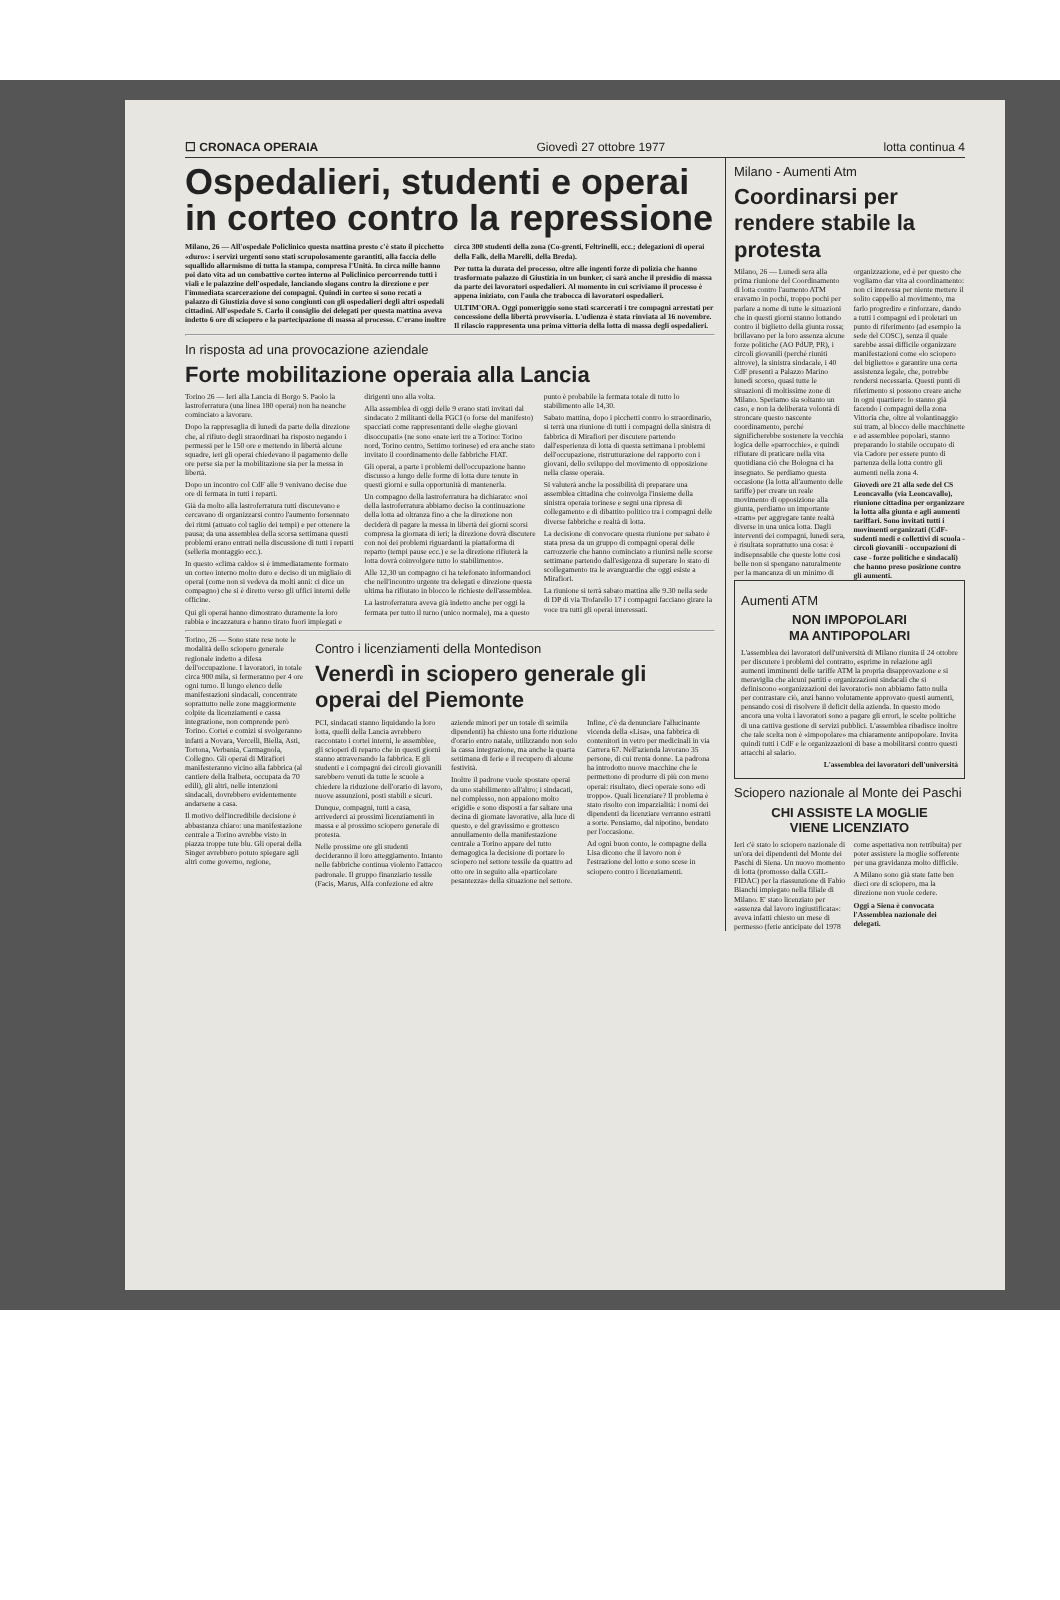☐ CRONACA OPERAIA Giovedì 27 ottobre 1977 lotta continua 4
Ospedalieri, studenti e operai in corteo contro la repressione
Milano, 26 — All'ospedale Policlinico questa mattina presto c'è stato il picchetto «duro»: i servizi urgenti sono stati scrupolosamente garantiti, alla faccia dello squallido allarmismo di tutta la stampa, compresa l'Unità. In circa mille hanno poi dato vita ad un combattivo corteo interno al Policlinico percorrendo tutti i viali e le palazzine dell'ospedale, lanciando slogans contro la direzione e per l'immediata scarcerazione dei compagni. Quindi in corteo si sono recati a palazzo di Giustizia dove si sono congiunti con gli ospedalieri degli altri ospedali cittadini. All'ospedale S. Carlo il consiglio dei delegati per questa mattina aveva indetto 6 ore di sciopero e la partecipazione di massa al processo. C'erano inoltre circa 300 studenti della zona (Co-grenti, Feltrinelli, ecc.; delegazioni di operai della Falk, della Marelli, della Breda).
Per tutta la durata del processo, oltre alle ingenti forze di polizia che hanno trasformato palazzo di Giustizia in un bunker, ci sarà anche il presidio di massa da parte dei lavoratori ospedalieri. Al momento in cui scriviamo il processo è appena iniziato, con l'aula che trabocca di lavoratori ospedalieri.
ULTIM'ORA. Oggi pomeriggio sono stati scarcerati i tre compagni arrestati per concessione della libertà provvisoria. L'udienza è stata rinviata al 16 novembre. Il rilascio rappresenta una prima vittoria della lotta di massa degli ospedalieri.
In risposta ad una provocazione aziendale
Forte mobilitazione operaia alla Lancia
Torino 26 — Ieri alla Lancia di Borgo S. Paolo la lastroferratura (una linea 180 operai) non ha neanche cominciato a lavorare.
Dopo la rappresaglia di lunedì da parte della direzione che, al rifiuto degli straordinari ha risposto negando i permessi per le 150 ore e mettendo in libertà alcune squadre, ieri gli operai chiedevano il pagamento delle ore perse sia per la mobilitazione sia per la messa in libertà.
Dopo un incontro col CdF alle 9 venivano decise due ore di fermata in tutti i reparti.
Già da molto alla lastroferratura tutti discutevano e cercavano di organizzarsi contro l'aumento forsennato dei ritmi (attuato col taglio dei tempi) e per ottenere la pausa; da una assemblea della scorsa settimana questi problemi erano entrati nella discussione di tutti i reparti (selleria montaggio ecc.).
In questo «clima caldo» si è immediatamente formato un corteo interno molto duro e deciso di un migliaio di operai (come non si vedeva da molti anni: ci dice un compagno) che si è diretto verso gli uffici interni delle officine.
Qui gli operai hanno dimostrato duramente la loro rabbia e incazzatura e hanno tirato fuori impiegati e dirigenti uno alla volta.
Alla assemblea di oggi delle 9 erano stati invitati dal sindacato 2 militanti della FGCI (o forse del manifesto) spacciati come rappresentanti delle «leghe giovani disoccupati» (ne sono «nate ieri tre a Torino: Torino nord, Torino centro, Settimo torinese) ed era anche stato invitato il coordinamento delle fabbriche FIAT.
Gli operai, a parte i problemi dell'occupazione hanno discusso a lungo delle forme di lotta dure tenute in questi giorni e sulla opportunità di mantenerla.
Un compagno della lastroferratura ha dichiarato: «noi della lastroferratura abbiamo deciso la continuazione della lotta ad oltranza fino a che la direzione non deciderà di pagare la messa in libertà dei giorni scorsi compresa la giornata di ieri; la direzione dovrà discutere con noi dei problemi riguardanti la piattaforma di reparto (tempi pause ecc.) e se la direzione rifiuterà la lotta dovrà coinvolgere tutto lo stabilimento».
Alle 12,30 un compagno ci ha telefonato informandoci che nell'incontro urgente tra delegati e direzione questa ultima ha rifiutato in blocco le richieste dell'assemblea.
La lastroferratura aveva già indetto anche per oggi la fermata per tutto il turno (unico normale), ma a questo punto è probabile la fermata totale di tutto lo stabilimento alle 14,30.
Sabato mattina, dopo i picchetti contro lo straordinario, si terrà una riunione di tutti i compagni della sinistra di fabbrica di Mirafiori per discutere partendo dall'esperienza di lotta di questa settimana i problemi dell'occupazione, ristrutturazione del rapporto con i giovani, dello sviluppo del movimento di opposizione nella classe operaia.
Si valuterà anche la possibilità di preparare una assemblea cittadina che coinvolga l'insieme della sinistra operaia torinese e segni una ripresa di collegamento e di dibattito politico tra i compagni delle diverse fabbriche e realtà di lotta.
La decisione di convocare questa riunione per sabato è stata presa da un gruppo di compagni operai delle carrozzerie che hanno cominciato a riunirsi nelle scorse settimane partendo dall'esigenza di superare lo stato di scollegamento tra le avanguardie che oggi esiste a Mirafiori.
La riunione si terrà sabato mattina alle 9.30 nella sede di DP di via Trofarello 17 i compagni facciano girare la voce tra tutti gli operai interessati.
Torino, 26 — Sono state rese note le modalità dello sciopero generale regionale indetto a difesa dell'occupazione. I lavoratori, in totale circa 900 mila, si fermeranno per 4 ore ogni turno. Il lungo elenco delle manifestazioni sindacali, concentrate soprattutto nelle zone maggiormente colpite da licenziamenti e cassa integrazione, non comprende però Torino. Cortei e comizi si svolgeranno infatti a Novara, Vercelli, Biella, Asti, Tortona, Verbania, Carmagnola, Collegno. Gli operai di Mirafiori manifesteranno vicino alla fabbrica (al cantiere della Italbeta, occupata da 70 edili), gli altri, nelle intenzioni sindacali, dovrebbero evidentemente andarsene a casa.
Il motivo dell'incredibile decisione è abbastanza chiaro: una manifestazione centrale a Torino avrebbe visto in piazza troppe tute blu. Gli operai della Singer avrebbero potuto spiegare agli altri come governo, regione,
Contro i licenziamenti della Montedison
Venerdì in sciopero generale gli operai del Piemonte
PCI, sindacati stanno liquidando la loro lotta, quelli della Lancia avrebbero raccontato i cortei interni, le assemblee, gli scioperi di reparto che in questi giorni stanno attraversando la fabbrica. E gli studenti e i compagni dei circoli giovanili sarebbero venuti da tutte le scuole a chiedere la riduzione dell'orario di lavoro, nuove assunzioni, posti stabili e sicuri.
Dunque, compagni, tutti a casa, arrivederci ai prossimi licenziamenti in massa e al prossimo sciopero generale di protesta.
Nelle prossime ore gli studenti decideranno il loro atteggiamento. Intanto nelle fabbriche continua violento l'attacco padronale. Il gruppo finanziario tessile (Facis, Marus, Alfa confezione ed altre aziende minori per un totale di seimila dipendenti) ha chiesto una forte riduzione d'orario entro natale, utilizzando non solo la cassa integrazione, ma anche la quarta settimana di ferie e il recupero di alcune festività.
Inoltre il padrone vuole spostare operai da uno stabilimento all'altro; i sindacati, nel complesso, non appaiono molto «rigidi» e sono disposti a far saltare una decina di giornate lavorative, alla luce di questo, e del gravissimo e grottesco annullamento della manifestazione centrale a Torino appare del tutto demagogica la decisione di portare lo sciopero nel settore tessile da quattro ad otto ore in seguito alla «particolare pesantezza» della situazione nel settore.
Infine, c'è da denunciare l'allucinante vicenda della «Lisa», una fabbrica di contenitori in vetro per medicinali in via Carrera 67. Nell'azienda lavorano 35 persone, di cui trenta donne. La padrona ha introdotto nuove macchine che le permettono di produrre di più con meno operai: risultato, dieci operaie sono «di troppo». Quali licenziare? Il problema è stato risolto con imparzialità: i nomi dei dipendenti da licenziare verranno estratti a sorte. Pensiamo, dal nipotino, bendato per l'occasione.
Ad ogni buon conto, le compagne della Lisa dicono che il lavoro non è l'estrazione del lotto e sono scese in sciopero contro i licenziamenti.
Milano - Aumenti Atm
Coordinarsi per rendere stabile la protesta
Milano, 26 — Lunedì sera alla prima riunione del Coordinamento di lotta contro l'aumento ATM eravamo in pochi, troppo pochi per parlare a nome di tutte le situazioni che in questi giorni stanno lottando contro il biglietto della giunta rossa; brillavano per la loro assenza alcune forze politiche (AO PdUP, PR), i circoli giovanili (perché riuniti altrove), la sinistra sindacale, i 40 CdF presenti a Palazzo Marino lunedì scorso, quasi tutte le situazioni di moltissime zone di Milano. Speriamo sia soltanto un caso, e non la deliberata volontà di stroncare questo nascente coordinamento, perché significherebbe sostenere la vecchia logica delle «parrocchie», e quindi rifiutare di praticare nella vita quotidiana ciò che Bologna ci ha insegnato. Se perdiamo questa occasione (la lotta all'aumento delle tariffe) per creare un reale movimento di opposizione alla giunta, perdiamo un importante «tram» per aggregare tante realtà diverse in una unica lotta. Dagli interventi dei compagni, lunedì sera, è risultata soprattutto una cosa: è indisepnsabile che queste lotte così belle non si spengano naturalmente per la mancanza di un minimo di organizzazione, ed è per questo che vogliamo dar vita al coordinamento: non ci interessa per niente mettere il solito cappello al movimento, ma farlo progredire e rinforzare, dando a tutti i compagni ed i proletari un punto di riferimento (ad esempio la sede del COSC), senza il quale sarebbe assai difficile organizzare manifestazioni come «lo sciopero del biglietto» e garantire una certa assistenza legale, che, potrebbe rendersi necessaria. Questi punti di riferimento si possono creare anche in ogni quartiere: lo stanno già facendo i compagni della zona Vittoria che, oltre al volantinaggio sui tram, al blocco delle macchinette e ad assemblee popolari, stanno preparando lo stabile occupato di via Cadore per essere punto di partenza della lotta contro gli aumenti nella zona 4.
Giovedì ore 21 alla sede del CS Leoncavallo (via Leoncavallo), riunione cittadina per organizzare la lotta alla giunta e agli aumenti tariffari. Sono invitati tutti i movimenti organizzati (CdF-sudenti medi e collettivi di scuola - circoli giovanili - occupazioni di case - forze politiche e sindacali) che hanno preso posizione contro gli aumenti.
Aumenti ATM
NON IMPOPOLARI
MA ANTIPOPOLARI
L'assemblea dei lavoratori dell'università di Milano riunita il 24 ottobre per discutere i problemi del contratto, esprime in relazione agli aumenti imminenti delle tariffe ATM la propria disapprovazione e si meraviglia che alcuni partiti e organizzazioni sindacali che si definiscono «organizzazioni dei lavoratori» non abbiamo fatto nulla per contrastare ciò, anzi hanno volutamente approvato questi aumenti, pensando così di risolvere il deficit della azienda. In questo modo ancora una volta i lavoratori sono a pagare gli errori, le scelte politiche di una cattiva gestione di servizi pubblici. L'assemblea ribadisce inoltre che tale scelta non è «impopolare» ma chiaramente antipopolare. Invita quindi tutti i CdF e le organizzazioni di base a mobilitarsi contro questi attacchi al salario.
L'assemblea dei lavoratori dell'università
Sciopero nazionale al Monte dei Paschi
CHI ASSISTE LA MOGLIE
VIENE LICENZIATO
Ieri c'è stato lo sciopero nazionale di un'ora dei dipendenti del Monte dei Paschi di Siena. Un nuovo momento di lotta (promosso dalla CGIL-FIDAC) per la riassunzione di Fabio Bianchi impiegato nella filiale di Milano. E' stato licenziato per «assenza dal lavoro ingiustificata»: aveva infatti chiesto un mese di permesso (ferie anticipate del 1978 come aspettativa non retribuita) per poter assistere la moglie sofferente per una gravidanza molto difficile.
A Milano sono già state fatte ben dieci ore di sciopero, ma la direzione non vuole cedere.
Oggi a Siena è convocata l'Assemblea nazionale dei delegati.